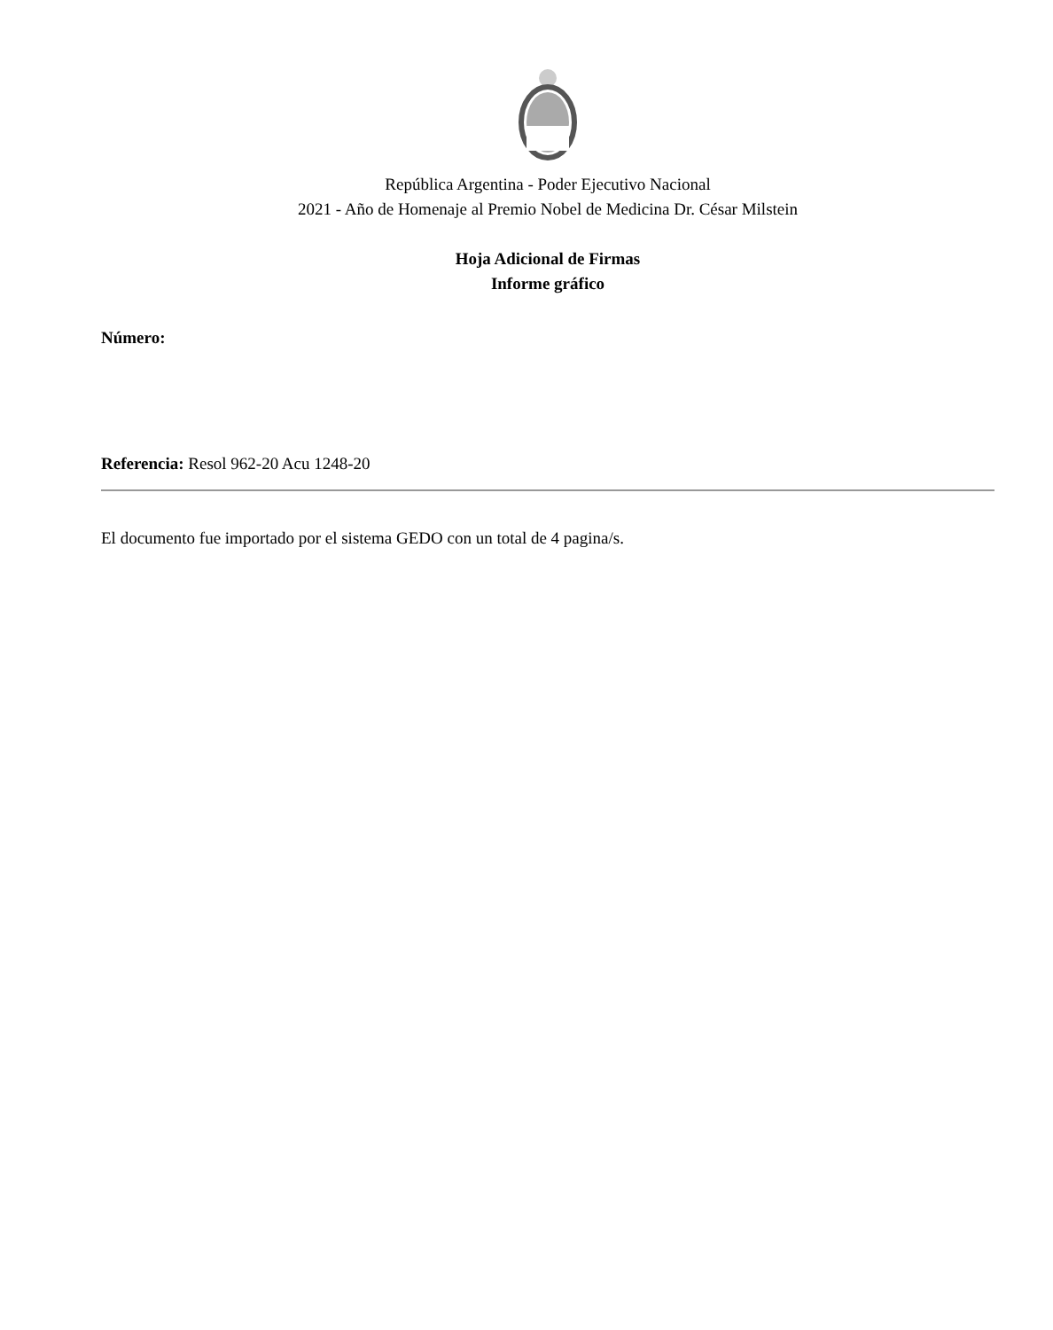República Argentina - Poder Ejecutivo Nacional
2021 - Año de Homenaje al Premio Nobel de Medicina Dr. César Milstein
Hoja Adicional de Firmas
Informe gráfico
Número:
Referencia: Resol 962-20 Acu 1248-20
El documento fue importado por el sistema GEDO con un total de 4 pagina/s.